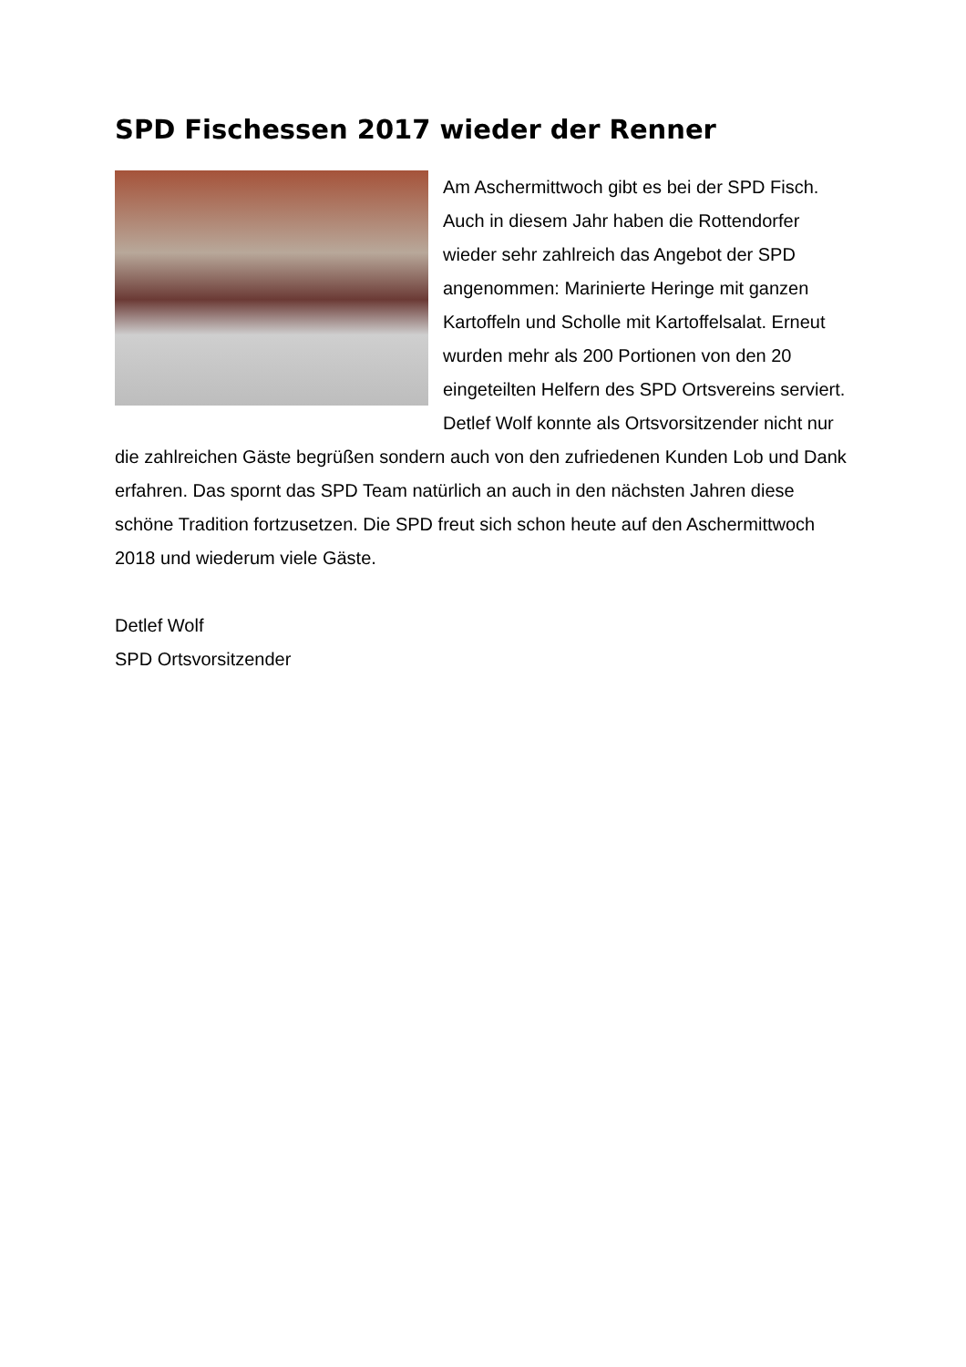SPD Fischessen 2017 wieder der Renner
Am Aschermittwoch gibt es bei der SPD Fisch. Auch in diesem Jahr haben die Rottendorfer wieder sehr zahlreich das Angebot der SPD angenommen: Marinierte Heringe mit ganzen Kartoffeln und Scholle mit Kartoffelsalat. Erneut wurden mehr als 200 Portionen von den 20 eingeteilten Helfern des SPD Ortsvereins serviert. Detlef Wolf konnte als Ortsvorsitzender nicht nur die zahlreichen Gäste begrüßen sondern auch von den zufriedenen Kunden Lob und Dank erfahren. Das spornt das SPD Team natürlich an auch in den nächsten Jahren diese schöne Tradition fortzusetzen. Die SPD freut sich schon heute auf den Aschermittwoch 2018 und wiederum viele Gäste.
Detlef Wolf
SPD Ortsvorsitzender